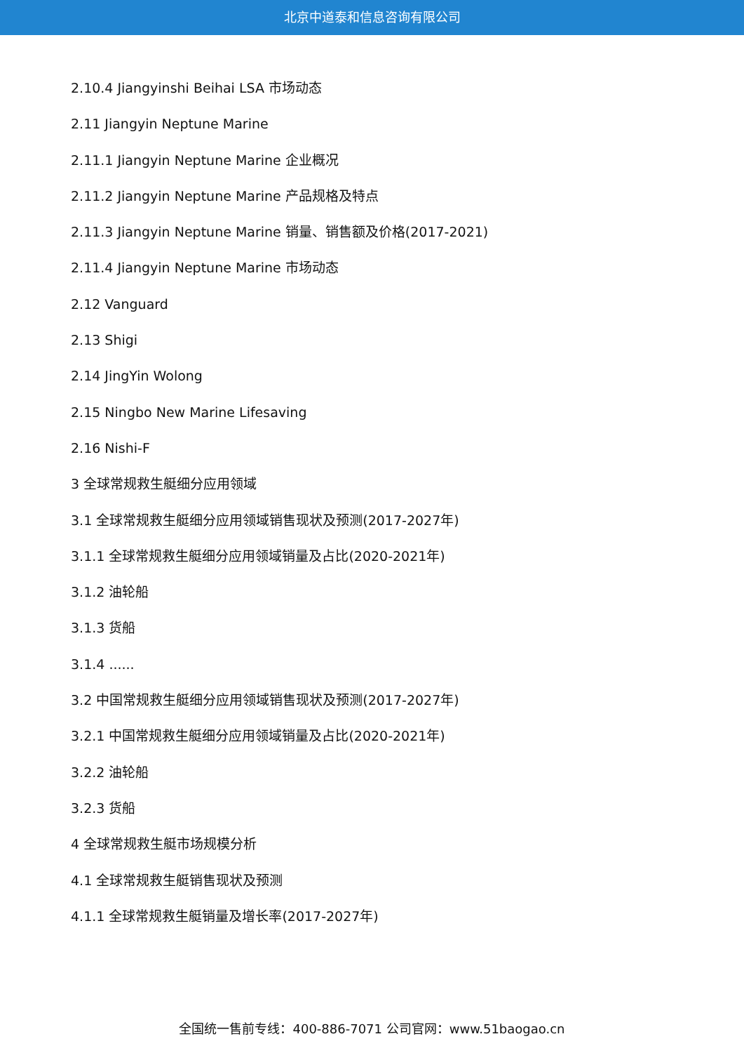北京中道泰和信息咨询有限公司
2.10.4 Jiangyinshi Beihai LSA 市场动态
2.11 Jiangyin Neptune Marine
2.11.1 Jiangyin Neptune Marine 企业概况
2.11.2 Jiangyin Neptune Marine 产品规格及特点
2.11.3 Jiangyin Neptune Marine 销量、销售额及价格(2017-2021)
2.11.4 Jiangyin Neptune Marine 市场动态
2.12 Vanguard
2.13 Shigi
2.14 JingYin Wolong
2.15 Ningbo New Marine Lifesaving
2.16 Nishi-F
3 全球常规救生艇细分应用领域
3.1 全球常规救生艇细分应用领域销售现状及预测(2017-2027年)
3.1.1 全球常规救生艇细分应用领域销量及占比(2020-2021年)
3.1.2 油轮船
3.1.3 货船
3.1.4 ......
3.2 中国常规救生艇细分应用领域销售现状及预测(2017-2027年)
3.2.1 中国常规救生艇细分应用领域销量及占比(2020-2021年)
3.2.2 油轮船
3.2.3 货船
4 全球常规救生艇市场规模分析
4.1 全球常规救生艇销售现状及预测
4.1.1 全球常规救生艇销量及增长率(2017-2027年)
全国统一售前专线：400-886-7071 公司官网：www.51baogao.cn